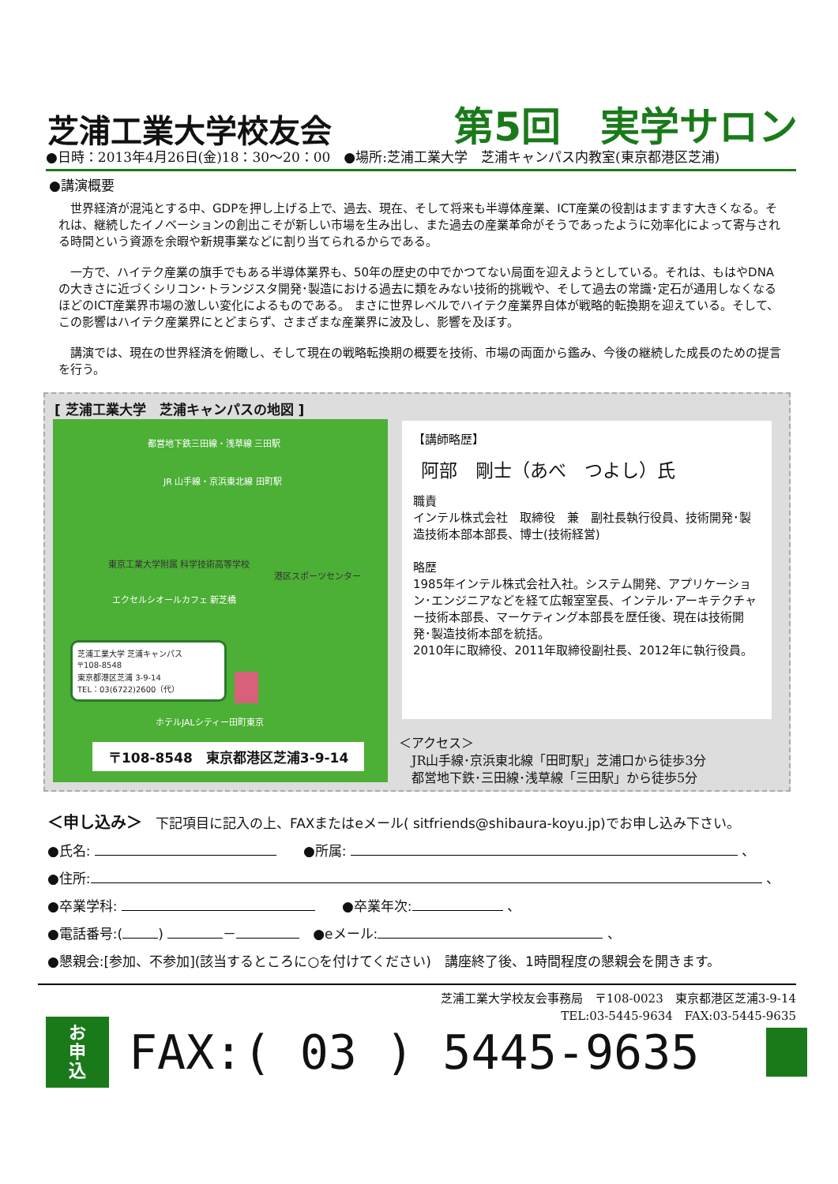芝浦工業大学校友会
第5回　実学サロン
●日時：2013年4月26日(金)18：30～20：00　●場所:芝浦工業大学　芝浦キャンパス内教室(東京都港区芝浦)
●講演概要
　世界経済が混沌とする中、GDPを押し上げる上で、過去、現在、そして将来も半導体産業、ICT産業の役割はますます大きくなる。それは、継続したイノベーションの創出こそが新しい市場を生み出し、また過去の産業革命がそうであったように効率化によって寄与される時間という資源を余暇や新規事業などに割り当てられるからである。
　一方で、ハイテク産業の旗手でもある半導体業界も、50年の歴史の中でかつてない局面を迎えようとしている。それは、もはやDNAの大きさに近づくシリコン･トランジスタ開発･製造における過去に類をみない技術的挑戦や、そして過去の常識･定石が通用しなくなるほどのICT産業界市場の激しい変化によるものである。 まさに世界レベルでハイテク産業界自体が戦略的転換期を迎えている。そして、この影響はハイテク産業界にとどまらず、さまざまな産業界に波及し、影響を及ぼす。
　講演では、現在の世界経済を俯瞰し、そして現在の戦略転換期の概要を技術、市場の両面から鑑み、今後の継続した成長のための提言を行う。
[ 芝浦工業大学　芝浦キャンパスの地図 ]
都営地下鉄三田線・浅草線 三田駅
JR 山手線・京浜東北線 田町駅
東京工業大学附属 科学技術高等学校
港区スポーツセンター
エクセルシオールカフェ 新芝橋
芝浦工業大学 芝浦キャンパス
〒108-8548
東京都港区芝浦 3-9-14
TEL：03(6722)2600（代）
ホテルJALシティー田町東京
〒108-8548　東京都港区芝浦3-9-14
【講師略歴】
阿部　剛士（あべ　つよし）氏
職責
インテル株式会社　取締役　兼　副社長執行役員、技術開発･製造技術本部本部長、博士(技術経営)
略歴
1985年インテル株式会社入社。システム開発、アプリケーション･エンジニアなどを経て広報室室長、インテル･アーキテクチャー技術本部長、マーケティング本部長を歴任後、現在は技術開発･製造技術本部を統括。
2010年に取締役、2011年取締役副社長、2012年に執行役員。
＜アクセス＞
　JR山手線･京浜東北線「田町駅」芝浦口から徒歩3分
　都営地下鉄･三田線･浅草線「三田駅」から徒歩5分
＜申し込み＞　下記項目に記入の上、FAXまたはeメール( sitfriends@shibaura-koyu.jp)でお申し込み下さい。
●氏名: 　　●所属: 、
●住所: 、
●卒業学科: 　　●卒業年次: 、
●電話番号:( ) －　●eメール: 、
●懇親会:[参加、不参加](該当するところに○を付けてください)　講座終了後、1時間程度の懇親会を開きます。
芝浦工業大学校友会事務局　〒108-0023　東京都港区芝浦3-9-14　　　
TEL:03-5445-9634　FAX:03-5445-9635　
お
申
込
FAX:( 03 ) 5445-9635